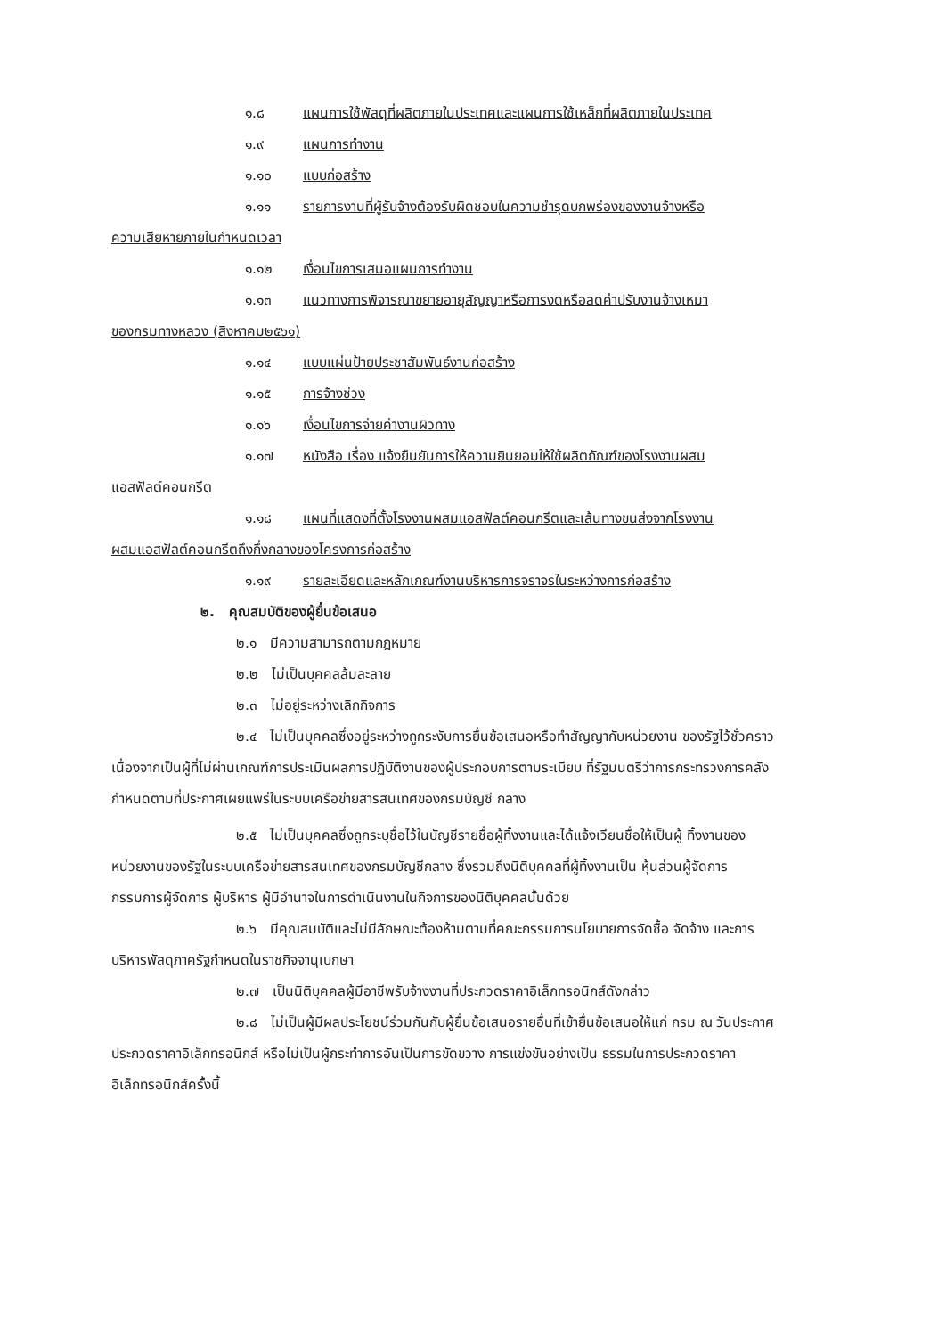๑.๘ แผนการใช้พัสดุที่ผลิตภายในประเทศและแผนการใช้เหล็กที่ผลิตภายในประเทศ
๑.๙ แผนการทำงาน
๑.๑๐ แบบก่อสร้าง
๑.๑๑ รายการงานที่ผู้รับจ้างต้องรับผิดชอบในความชำรุดบกพร่องของงานจ้างหรือ
ความเสียหายภายในกำหนดเวลา
๑.๑๒ เงื่อนไขการเสนอแผนการทำงาน
๑.๑๓ แนวทางการพิจารณาขยายอายุสัญญาหรือการงดหรือลดค่าปรับงานจ้างเหมา
ของกรมทางหลวง (สิงหาคม๒๕๖๑)
๑.๑๔ แบบแผ่นป้ายประชาสัมพันธ์งานก่อสร้าง
๑.๑๕ การจ้างช่วง
๑.๑๖ เงื่อนไขการจ่ายค่างานผิวทาง
๑.๑๗ หนังสือ เรื่อง แจ้งยืนยันการให้ความยินยอมให้ใช้ผลิตภัณฑ์ของโรงงานผสม
แอสฟัลต์คอนกรีต
๑.๑๘ แผนที่แสดงที่ตั้งโรงงานผสมแอสฟัลต์คอนกรีตและเส้นทางขนส่งจากโรงงาน
ผสมแอสฟัลต์คอนกรีตถึงกึ่งกลางของโครงการก่อสร้าง
๑.๑๙ รายละเอียดและหลักเกณฑ์งานบริหารการจราจรในระหว่างการก่อสร้าง
๒. คุณสมบัติของผู้ยื่นข้อเสนอ
๒.๑ มีความสามารถตามกฎหมาย
๒.๒ ไม่เป็นบุคคลล้มละลาย
๒.๓ ไม่อยู่ระหว่างเลิกกิจการ
๒.๔ ไม่เป็นบุคคลซึ่งอยู่ระหว่างถูกระงับการยื่นข้อเสนอหรือทำสัญญากับหน่วยงาน ของรัฐไว้ชั่วคราว เนื่องจากเป็นผู้ที่ไม่ผ่านเกณฑ์การประเมินผลการปฏิบัติงานของผู้ประกอบการตามระเบียบ ที่รัฐมนตรีว่าการกระทรวงการคลังกำหนดตามที่ประกาศเผยแพร่ในระบบเครือข่ายสารสนเทศของกรมบัญชี กลาง
๒.๕ ไม่เป็นบุคคลซึ่งถูกระบุชื่อไว้ในบัญชีรายชื่อผู้ทิ้งงานและได้แจ้งเวียนชื่อให้เป็นผู้ ทิ้งงานของหน่วยงานของรัฐในระบบเครือข่ายสารสนเทศของกรมบัญชีกลาง ซึ่งรวมถึงนิติบุคคลที่ผู้ทิ้งงานเป็น หุ้นส่วนผู้จัดการ กรรมการผู้จัดการ ผู้บริหาร ผู้มีอำนาจในการดำเนินงานในกิจการของนิติบุคคลนั้นด้วย
๒.๖ มีคุณสมบัติและไม่มีลักษณะต้องห้ามตามที่คณะกรรมการนโยบายการจัดซื้อ จัดจ้าง และการบริหารพัสดุภาครัฐกำหนดในราชกิจจานุเบกษา
๒.๗ เป็นนิติบุคคลผู้มีอาชีพรับจ้างงานที่ประกวดราคาอิเล็กทรอนิกส์ดังกล่าว
๒.๘ ไม่เป็นผู้มีผลประโยชน์ร่วมกันกับผู้ยื่นข้อเสนอรายอื่นที่เข้ายื่นข้อเสนอให้แก่ กรม ณ วันประกาศประกวดราคาอิเล็กทรอนิกส์ หรือไม่เป็นผู้กระทำการอันเป็นการขัดขวาง การแข่งขันอย่างเป็น ธรรมในการประกวดราคาอิเล็กทรอนิกส์ครั้งนี้